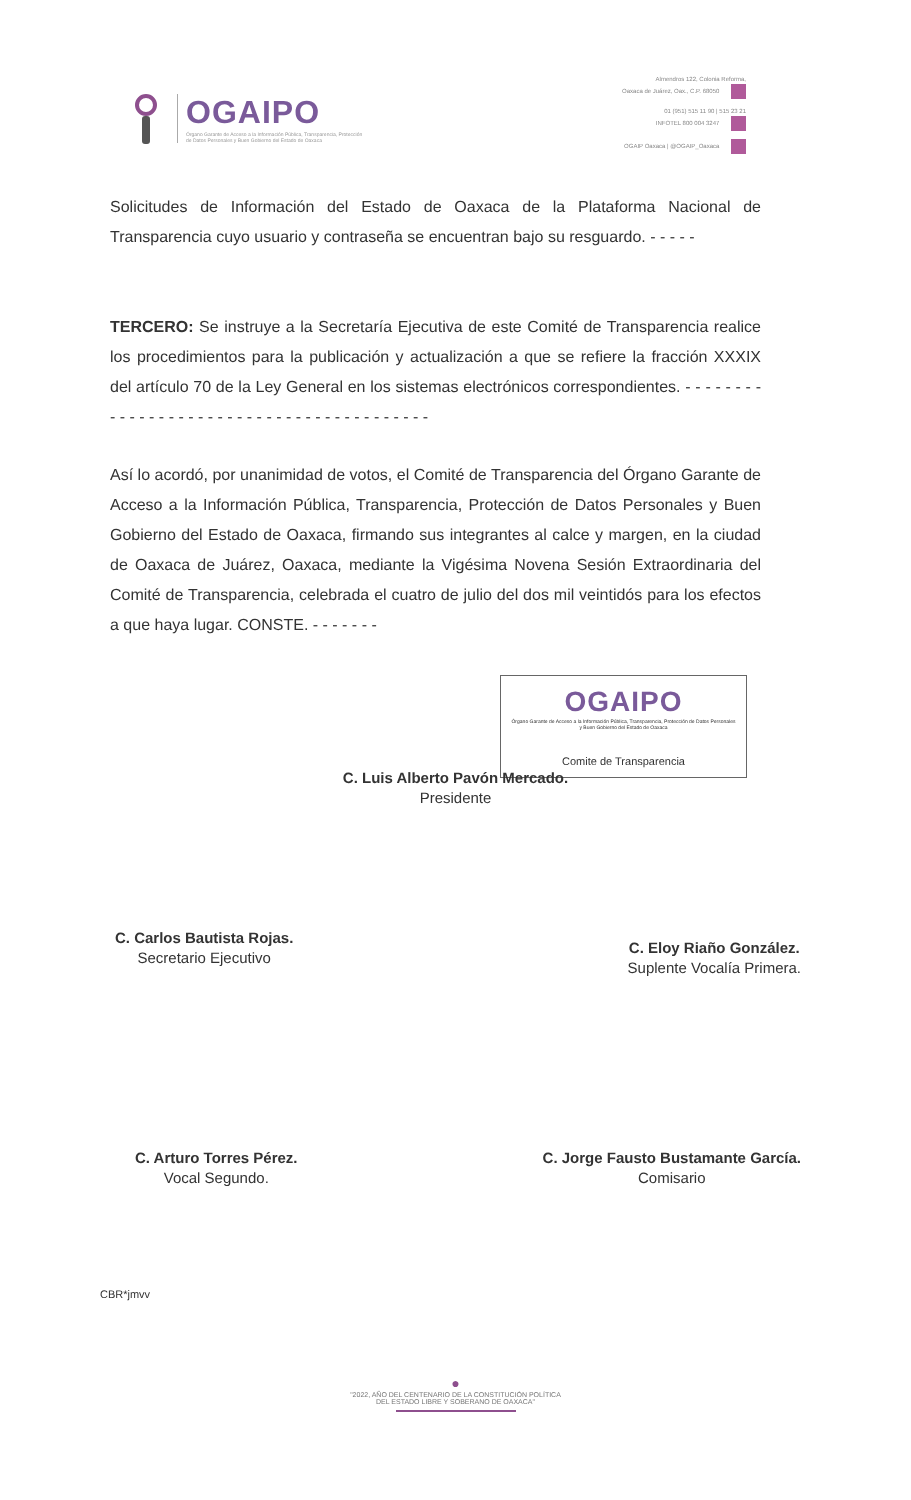OGAIPO
Órgano Garante de Acceso a la Información Pública, Transparencia, Protección de Datos Personales y Buen Gobierno del Estado de Oaxaca
Almendros 122, Colonia Reforma,
Oaxaca de Juárez, Oax., C.P. 68050
01 (951) 515 11 90 | 515 23 21
INFOTEL 800 004 3247
OGAIP Oaxaca | @OGAIP_Oaxaca
Solicitudes de Información del Estado de Oaxaca de la Plataforma Nacional de Transparencia cuyo usuario y contraseña se encuentran bajo su resguardo. - - - - -
TERCERO: Se instruye a la Secretaría Ejecutiva de este Comité de Transparencia realice los procedimientos para la publicación y actualización a que se refiere la fracción XXXIX del artículo 70 de la Ley General en los sistemas electrónicos correspondientes. - - - - - - - - - - - - - - - - - - - - - - - - - - - - - - - - - - - - - - - - -
Así lo acordó, por unanimidad de votos, el Comité de Transparencia del Órgano Garante de Acceso a la Información Pública, Transparencia, Protección de Datos Personales y Buen Gobierno del Estado de Oaxaca, firmando sus integrantes al calce y margen, en la ciudad de Oaxaca de Juárez, Oaxaca, mediante la Vigésima Novena Sesión Extraordinaria del Comité de Transparencia, celebrada el cuatro de julio del dos mil veintidós para los efectos a que haya lugar. CONSTE. - - - - - - -
OGAIPO
Órgano Garante de Acceso a la Información Pública, Transparencia, Protección de Datos Personales y Buen Gobierno del Estado de Oaxaca
Comite de Transparencia
C. Luis Alberto Pavón Mercado.
Presidente
C. Carlos Bautista Rojas.
Secretario Ejecutivo
C. Eloy Riaño González.
Suplente Vocalía Primera.
C. Arturo Torres Pérez.
Vocal Segundo.
C. Jorge Fausto Bustamante García.
Comisario
CBR*jmvv
●
"2022, AÑO DEL CENTENARIO DE LA CONSTITUCIÓN POLÍTICA
DEL ESTADO LIBRE Y SOBERANO DE OAXACA"